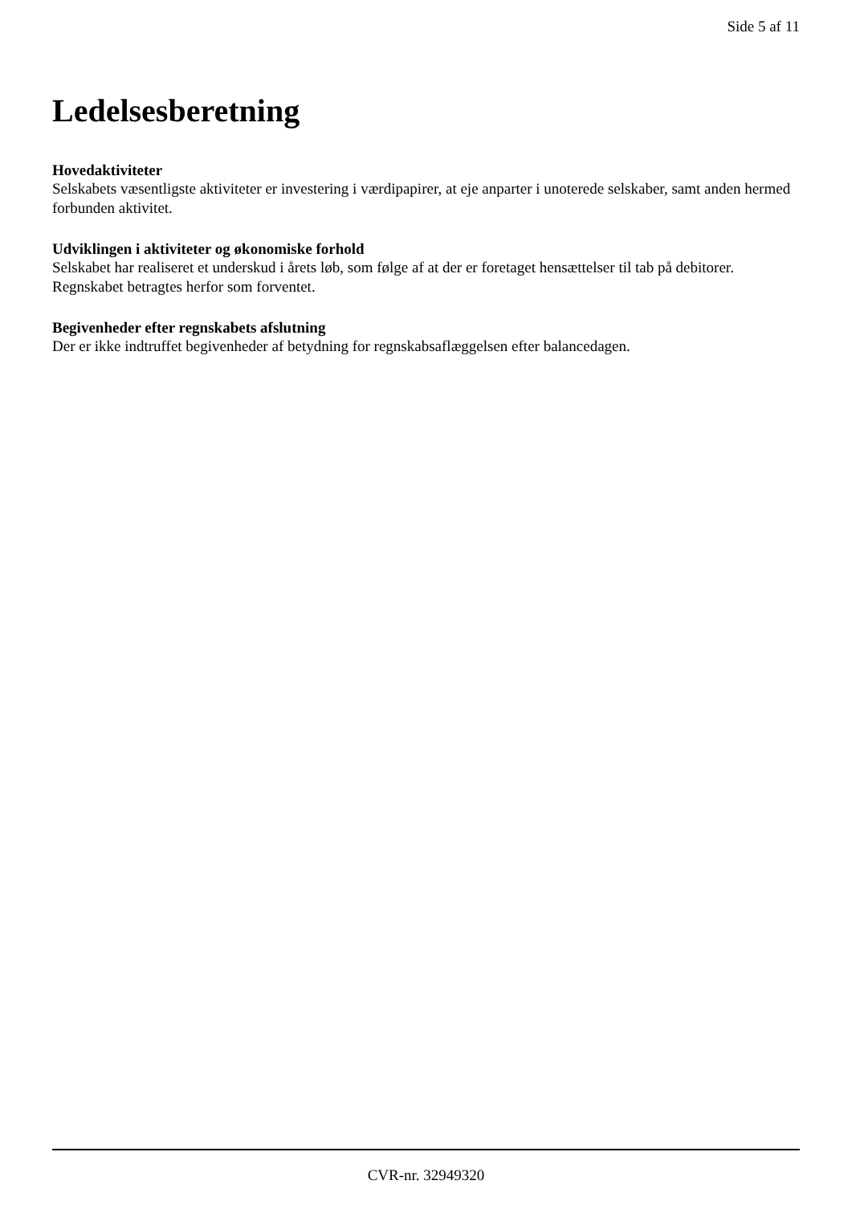Side 5 af 11
Ledelsesberetning
Hovedaktiviteter
Selskabets væsentligste aktiviteter er investering i værdipapirer, at eje anparter i unoterede selskaber, samt anden hermed forbunden aktivitet.
Udviklingen i aktiviteter og økonomiske forhold
Selskabet har realiseret et underskud i årets løb, som følge af at der er foretaget hensættelser til tab på debitorer. Regnskabet betragtes herfor som forventet.
Begivenheder efter regnskabets afslutning
Der er ikke indtruffet begivenheder af betydning for regnskabsaflæggelsen efter balancedagen.
CVR-nr. 32949320